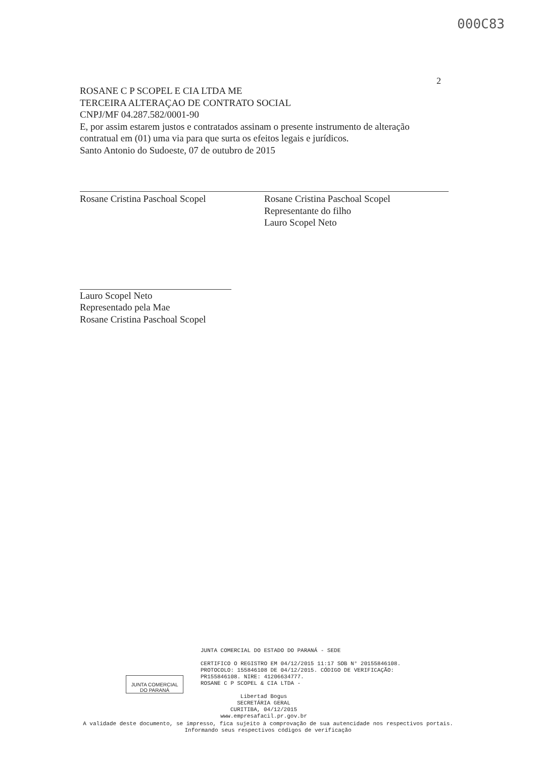000C83
2
ROSANE C P SCOPEL E CIA LTDA ME
TERCEIRA ALTERAÇAO DE CONTRATO SOCIAL
CNPJ/MF 04.287.582/0001-90
E, por assim estarem justos e contratados assinam o presente instrumento de alteração contratual em (01) uma via para que surta os efeitos legais e jurídicos.
Santo Antonio do Sudoeste, 07 de outubro de 2015
Rosane Cristina Paschoal Scopel Rosane Cristina Paschoal Scopel
Representante do filho
Lauro Scopel Neto
Lauro Scopel Neto
Representado pela Mae
Rosane Cristina Paschoal Scopel
JUNTA COMERCIAL
DO PARANÁ
JUNTA COMERCIAL DO ESTADO DO PARANÁ - SEDE
CERTIFICO O REGISTRO EM 04/12/2015 11:17 SOB N° 20155846108.
PROTOCOLO: 155846108 DE 04/12/2015. CÓDIGO DE VERIFICAÇÃO:
PR155846108. NIRE: 41206634777.
ROSANE C P SCOPEL & CIA LTDA -
Libertad Bogus
SECRETÁRIA GERAL
CURITIBA, 04/12/2015
www.empresafacil.pr.gov.br
A validade deste documento, se impresso, fica sujeito à comprovação de sua autencidade nos respectivos portais.
Informando seus respectivos códigos de verificação